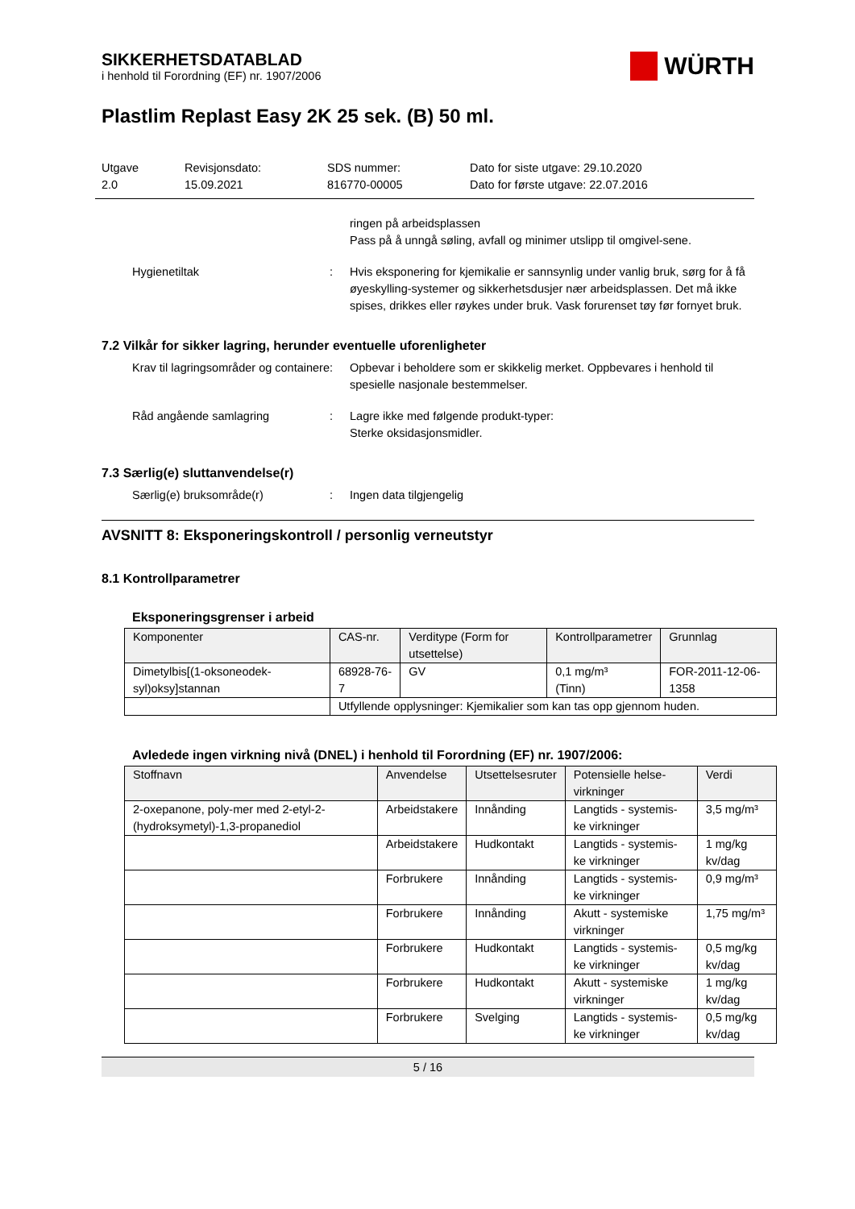SIKKERHETSDATABLAD
i henhold til Forordning (EF) nr. 1907/2006
WÜRTH
Plastlim Replast Easy 2K 25 sek. (B) 50 ml.
Utgave
2.0
Revisjonsdato:
15.09.2021
SDS nummer:
816770-00005
Dato for siste utgave: 29.10.2020
Dato for første utgave: 22.07.2016
ringen på arbeidsplassen
Pass på å unngå søling, avfall og minimer utslipp til omgivel-sene.
Hygienetiltak : Hvis eksponering for kjemikalie er sannsynlig under vanlig bruk, sørg for å få øyeskylling-systemer og sikkerhetsdusjer nær arbeidsplassen. Det må ikke spises, drikkes eller røykes under bruk. Vask forurenset tøy før fornyet bruk.
7.2 Vilkår for sikker lagring, herunder eventuelle uforenligheter
Krav til lagringsområder og containere
: Opbevar i beholdere som er skikkelig merket. Oppbevares i henhold til spesielle nasjonale bestemmelser.
Råd angående samlagring : Lagre ikke med følgende produkt-typer:
Sterke oksidasjonsmidler.
7.3 Særlig(e) sluttanvendelse(r)
Særlig(e) bruksområde(r) : Ingen data tilgjengelig
AVSNITT 8: Eksponeringskontroll / personlig verneutstyr
8.1 Kontrollparametrer
Eksponeringsgrenser i arbeid
| Komponenter | CAS-nr. | Verditype (Form for utsettelse) | Kontrollparametrer | Grunnlag |
| --- | --- | --- | --- | --- |
| Dimetylbis[(1-oksoneodek-syl)oksy]stannan | 68928-76-7 | GV | 0,1 mg/m³ (Tinn) | FOR-2011-12-06-1358 |
| | Utfyllende opplysninger: Kjemikalier som kan tas opp gjennom huden. | | | |
Avledede ingen virkning nivå (DNEL) i henhold til Forordning (EF) nr. 1907/2006:
| Stoffnavn | Anvendelse | Utsettelsesruter | Potensielle helse-virkninger | Verdi |
| --- | --- | --- | --- | --- |
| 2-oxepanone, poly-mer med 2-etyl-2-(hydroksymetyl)-1,3-propanediol | Arbeidstakere | Innånding | Langtids - systemis-ke virkninger | 3,5 mg/m³ |
| | Arbeidstakere | Hudkontakt | Langtids - systemis-ke virkninger | 1 mg/kg kv/dag |
| | Forbrukere | Innånding | Langtids - systemis-ke virkninger | 0,9 mg/m³ |
| | Forbrukere | Innånding | Akutt - systemiske virkninger | 1,75 mg/m³ |
| | Forbrukere | Hudkontakt | Langtids - systemis-ke virkninger | 0,5 mg/kg kv/dag |
| | Forbrukere | Hudkontakt | Akutt - systemiske virkninger | 1 mg/kg kv/dag |
| | Forbrukere | Svelging | Langtids - systemis-ke virkninger | 0,5 mg/kg kv/dag |
5 / 16